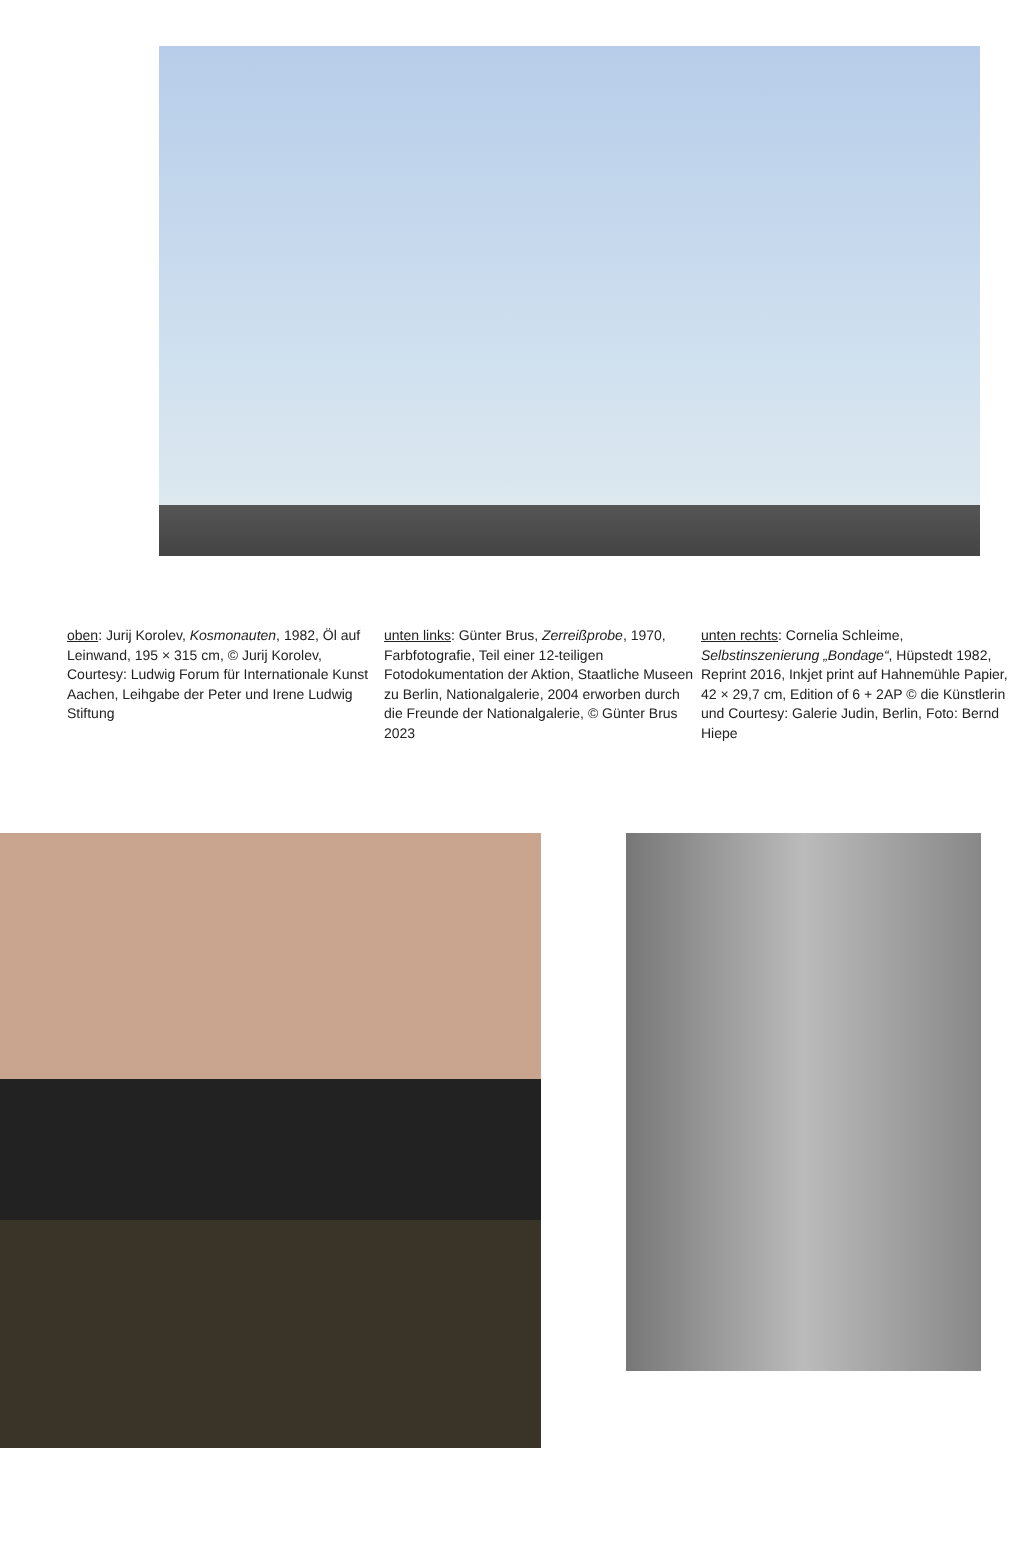oben: Jurij Korolev, Kosmonauten, 1982, Öl auf Leinwand, 195 × 315 cm, © Jurij Korolev, Courtesy: Ludwig Forum für Internationale Kunst Aachen, Leihgabe der Peter und Irene Ludwig Stiftung
unten links: Günter Brus, Zerreißprobe, 1970, Farbfotografie, Teil einer 12-teiligen Fotodokumentation der Aktion, Staatliche Museen zu Berlin, Nationalgalerie, 2004 erworben durch die Freunde der Nationalgalerie, © Günter Brus 2023
unten rechts: Cornelia Schleime, Selbstinszenierung „Bondage“, Hüpstedt 1982, Reprint 2016, Inkjet print auf Hahnemühle Papier, 42 × 29,7 cm, Edition of 6 + 2AP © die Künstlerin und Courtesy: Galerie Judin, Berlin, Foto: Bernd Hiepe